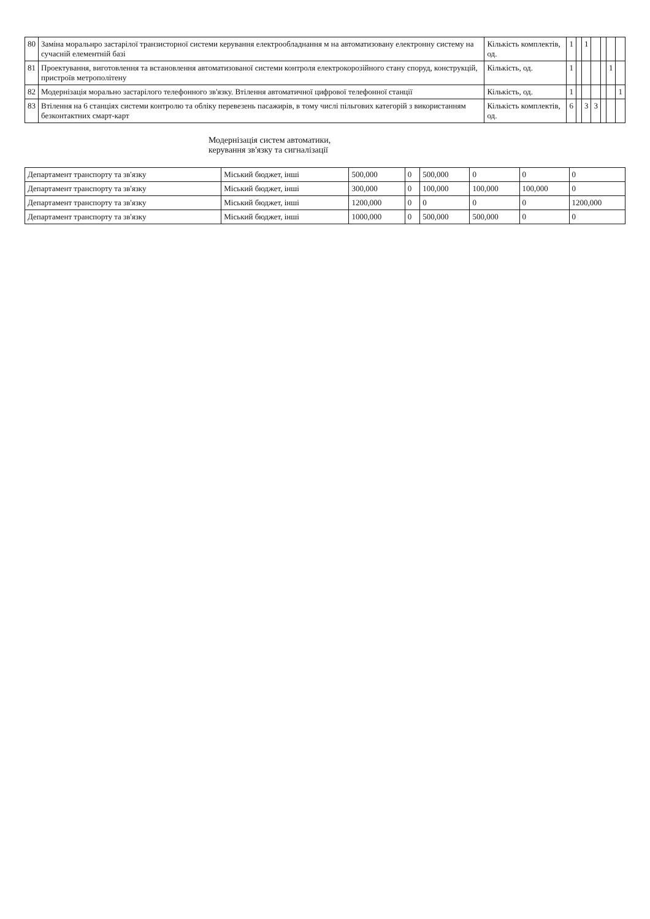| 80 | Заміна моральнро застарілої транзисторної системи керування електрообладнання м на автоматизовану електронну систему на сучасній елементній базі | Кількість комплектів, од. | 1 | | 1 | | | | |
| 81 | Проектування, виготовлення та встановлення автоматизованої системи контроля електрокорозійного стану споруд, конструкцій, пристроїв метрополітену | Кількість, од. | 1 | | | | | 1 | |
| 82 | Модернізація морально застарілого телефонного зв'язку. Втілення автоматичної цифрової телефонної станції | Кількість, од. | 1 | | | | | | 1 |
| 83 | Втілення на 6 станціях системи контролю та обліку перевезень пасажирів, в тому числі пільгових категорій з використанням безконтактних смарт-карт | Кількість комплектів, од. | 6 | | 3 | 3 | | | |
Модернізація систем автоматики, керування зв'язку та сигналізації
| Департамент транспорту та зв'язку | Міський бюджет, інші | 500,000 | 0 | 500,000 | 0 | 0 | 0 |
| Департамент транспорту та зв'язку | Міський бюджет, інші | 300,000 | 0 | 100,000 | 100,000 | 100,000 | 0 |
| Департамент транспорту та зв'язку | Міський бюджет, інші | 1200,000 | 0 | 0 | 0 | 0 | 1200,000 |
| Департамент транспорту та зв'язку | Міський бюджет, інші | 1000,000 | 0 | 500,000 | 500,000 | 0 | 0 |